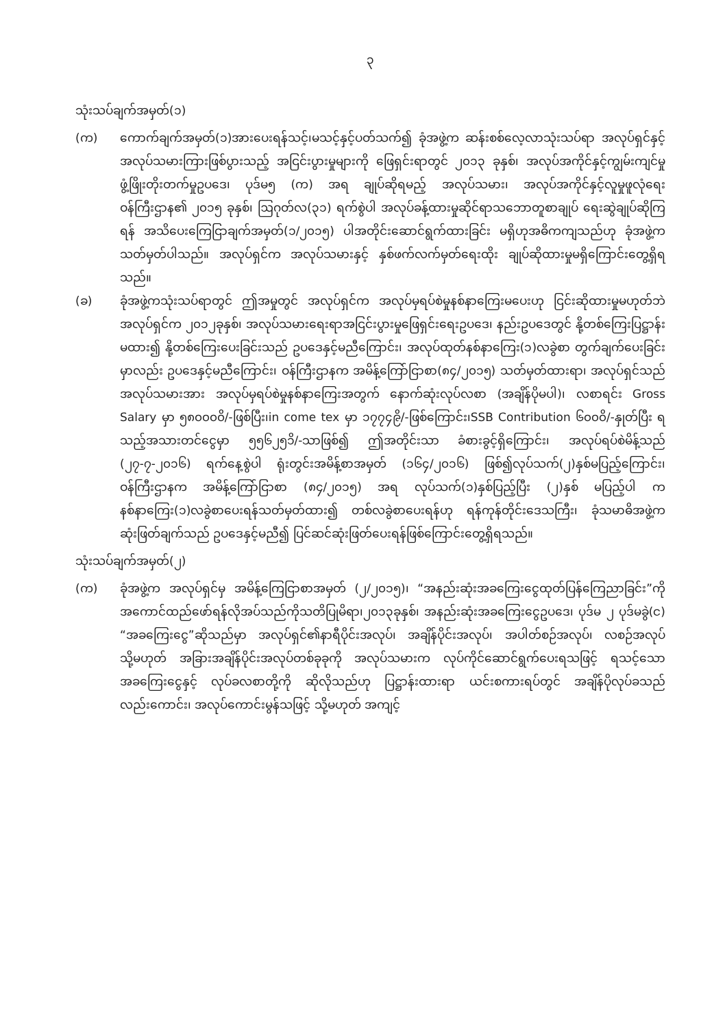၃
သုံးသပ်ချက်အမှတ်(၁)
(က) ကောက်ချက်အမှတ်(၁)အားပေးရန်သင့်၊မသင့်နှင့်ပတ်သက်၍ ခုံအဖွဲ့က ဆန်းစစ်လေ့လာသုံးသပ်ရာ အလုပ်ရှင်နှင့် အလုပ်သမားကြားဖြစ်ပွားသည့် အငြင်းပွားမှုများကို ဖြေရှင်းရာတွင် ၂၀၁၃ ခုနှစ်၊ အလုပ်အကိုင်နှင့်ကျွမ်းကျင်မှုဖွံ့ဖြိုးတိုးတက်မှုဥပဒေ၊ ပုဒ်မ၅ (က) အရ ချုပ်ဆိုရမည့် အလုပ်သမား၊ အလုပ်အကိုင်နှင့်လူမှုဖူလုံရေး ဝန်ကြီးဌာန၏ ၂၀၁၅ ခုနှစ်၊ ဩဂုတ်လ(၃၁) ရက်စွဲပါ အလုပ်ခန့်ထားမှုဆိုင်ရာသဘောတူစာချုပ် ရေးဆွဲချုပ်ဆိုကြရန် အသိပေးကြေငြာချက်အမှတ်(၁/၂၀၁၅) ပါအတိုင်းဆောင်ရွက်ထားခြင်း မရှိဟုအဓိကကျသည်ဟု ခုံအဖွဲ့က သတ်မှတ်ပါသည်။ အလုပ်ရှင်က အလုပ်သမားနှင့် နှစ်ဖက်လက်မှတ်ရေးထိုး ချုပ်ဆိုထားမှုမရှိကြောင်းတွေ့ရှိရသည်။
(ခ) ခုံအဖွဲ့ကသုံးသပ်ရာတွင် ဤအမှုတွင် အလုပ်ရှင်က အလုပ်မှရပ်စဲမှုနစ်နာကြေးမပေးဟု ငြင်းဆိုထားမှုမဟုတ်ဘဲ အလုပ်ရှင်က ၂၀၁၂ခုနှစ်၊ အလုပ်သမားရေးရာအငြင်းပွားမှုဖြေရှင်းရေးဥပဒေ၊ နည်းဥပဒေတွင် နို့တစ်ကြေးပြဋ္ဌာန်းမထား၍ နို့တစ်ကြေးပေးခြင်းသည် ဥပဒေနှင့်မညီကြောင်း၊ အလုပ်ထုတ်နစ်နာကြေး(၁)လခွဲစာ တွက်ချက်ပေးခြင်းမှာလည်း ဥပဒေနှင့်မညီကြောင်း၊ ဝန်ကြီးဌာနက အမိန့်ကြော်ငြာစာ(၈၄/၂၀၁၅) သတ်မှတ်ထားရာ၊ အလုပ်ရှင်သည် အလုပ်သမားအား အလုပ်မှရပ်စဲမှုနစ်နာကြေးအတွက် နောက်ဆုံးလုပ်လစာ (အချိန်ပိုမပါ)၊ လစာရင်း Gross Salary မှာ ၅၈၀၀၀၀ိ/-ဖြစ်ပြီး၊in come tex မှာ ၁၇၇၄၉ိ/-ဖြစ်ကြောင်း၊SSB Contribution ၆၀၀၀ိ/-နှုတ်ပြီး ရသည့်အသားတင်ငွေမှာ ၅၅၆၂၅၁ိ/-သာဖြစ်၍ ဤအတိုင်းသာ ခံစားခွင့်ရှိကြောင်း၊ အလုပ်ရပ်စဲမိန့်သည် (၂၇-၇-၂၀၁၆) ရက်နေ့စွဲပါ ရုံးတွင်းအမိန့်စာအမှတ် (၁၆၄/၂၀၁၆) ဖြစ်၍လုပ်သက်(၂)နှစ်မပြည့်ကြောင်း၊ ဝန်ကြီးဌာနက အမိန့်ကြော်ငြာစာ (၈၄/၂၀၁၅) အရ လုပ်သက်(၁)နှစ်ပြည့်ပြီး (၂)နှစ် မပြည့်ပါ က နစ်နာကြေး(၁)လခွဲစာပေးရန်သတ်မှတ်ထား၍ တစ်လခွဲစာပေးရန်ဟု ရန်ကုန်တိုင်းဒေသကြီး၊ ခုံသမာဓိအဖွဲ့က ဆုံးဖြတ်ချက်သည် ဥပဒေနှင့်မညီ၍ ပြင်ဆင်ဆုံးဖြတ်ပေးရန်ဖြစ်ကြောင်းတွေ့ရှိရသည်။
သုံးသပ်ချက်အမှတ်(၂)
(က) ခုံအဖွဲ့က အလုပ်ရှင်မှ အမိန့်ကြေငြာစာအမှတ် (၂/၂၀၁၅)၊ “အနည်းဆုံးအခကြေးငွေထုတ်ပြန်ကြေညာခြင်း”ကိုအကောင်ထည်ဖော်ရန်လိုအပ်သည်ကိုသတိပြုမိရာ၊၂၀၁၃ခုနှစ်၊ အနည်းဆုံးအခကြေးငွေဥပဒေ၊ ပုဒ်မ ၂ ပုဒ်မခွဲ(င) “အခကြေးငွေ”ဆိုသည်မှာ အလုပ်ရှင်၏နာရီပိုင်းအလုပ်၊ အချိန်ပိုင်းအလုပ်၊ အပါတ်စဉ်အလုပ်၊ လစဉ်အလုပ် သို့မဟုတ် အခြားအချိန်ပိုင်းအလုပ်တစ်ခုခုကို အလုပ်သမားက လုပ်ကိုင်ဆောင်ရွက်ပေးရသဖြင့် ရသင့်သော အခကြေးငွေနှင့် လုပ်ခလစာတို့ကို ဆိုလိုသည်ဟု ပြဋ္ဌာန်းထားရာ ယင်းစကားရပ်တွင် အချိန်ပိုလုပ်ခသည်လည်းကောင်း၊ အလုပ်ကောင်းမွန်သဖြင့် သို့မဟုတ် အကျင့်